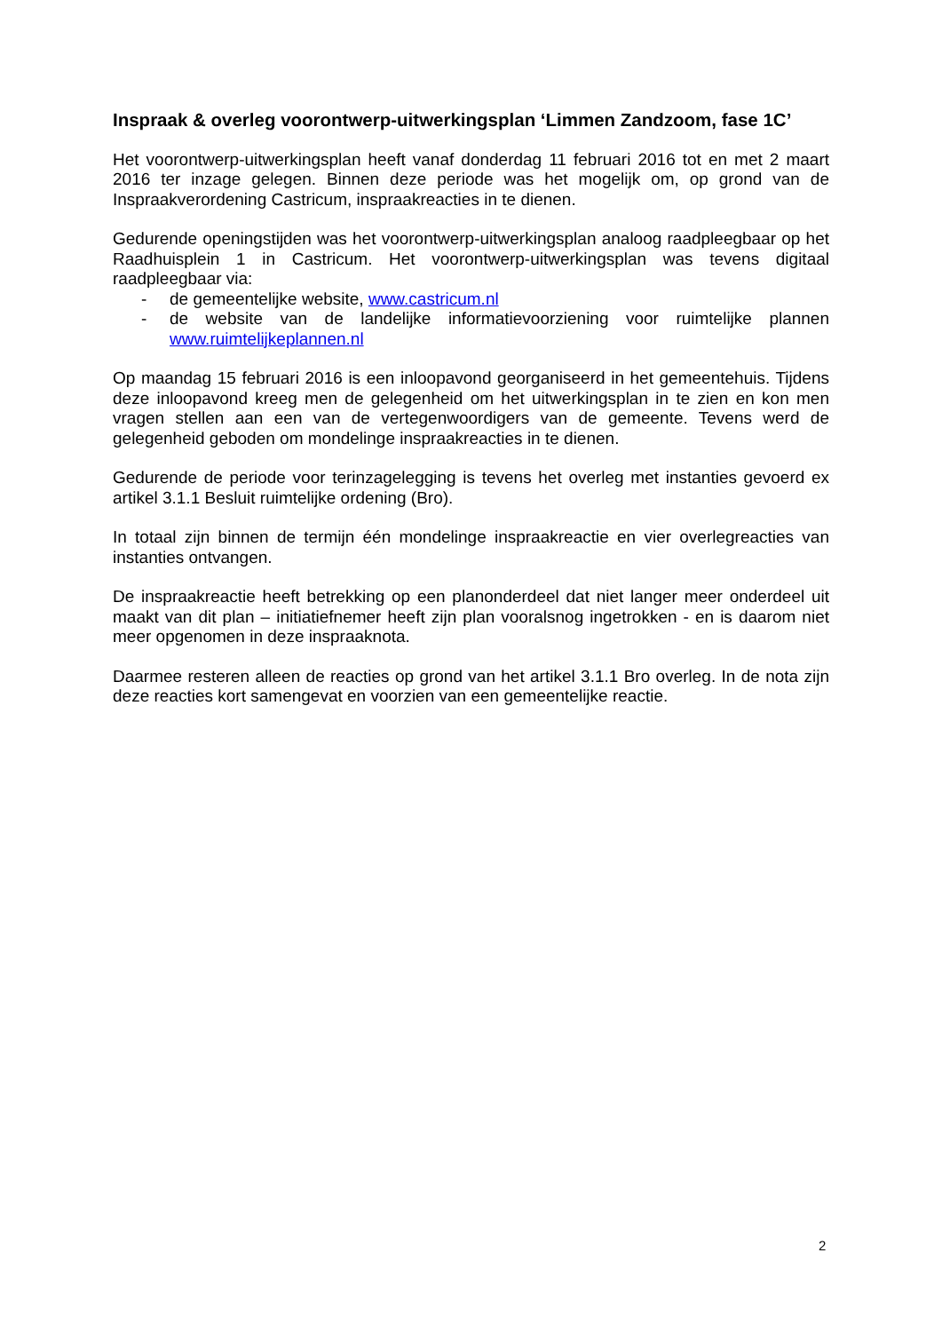Inspraak & overleg voorontwerp-uitwerkingsplan ‘Limmen Zandzoom, fase 1C’
Het voorontwerp-uitwerkingsplan heeft vanaf donderdag 11 februari 2016 tot en met 2 maart 2016 ter inzage gelegen. Binnen deze periode was het mogelijk om, op grond van de Inspraakverordening Castricum, inspraakreacties in te dienen.
Gedurende openingstijden was het voorontwerp-uitwerkingsplan analoog raadpleegbaar op het Raadhuisplein 1 in Castricum. Het voorontwerp-uitwerkingsplan was tevens digitaal raadpleegbaar via:
- de gemeentelijke website, www.castricum.nl
- de website van de landelijke informatievoorziening voor ruimtelijke plannen www.ruimtelijkeplannen.nl
Op maandag 15 februari 2016 is een inloopavond georganiseerd in het gemeentehuis. Tijdens deze inloopavond kreeg men de gelegenheid om het uitwerkingsplan in te zien en kon men vragen stellen aan een van de vertegenwoordigers van de gemeente. Tevens werd de gelegenheid geboden om mondelinge inspraakreacties in te dienen.
Gedurende de periode voor terinzagelegging is tevens het overleg met instanties gevoerd ex artikel 3.1.1 Besluit ruimtelijke ordening (Bro).
In totaal zijn binnen de termijn één mondelinge inspraakreactie en vier overlegreacties van instanties ontvangen.
De inspraakreactie heeft betrekking op een planonderdeel dat niet langer meer onderdeel uit maakt van dit plan – initiatiefnemer heeft zijn plan vooralsnog ingetrokken - en is daarom niet meer opgenomen in deze inspraaknota.
Daarmee resteren alleen de reacties op grond van het artikel 3.1.1 Bro overleg. In de nota zijn deze reacties kort samengevat en voorzien van een gemeentelijke reactie.
2